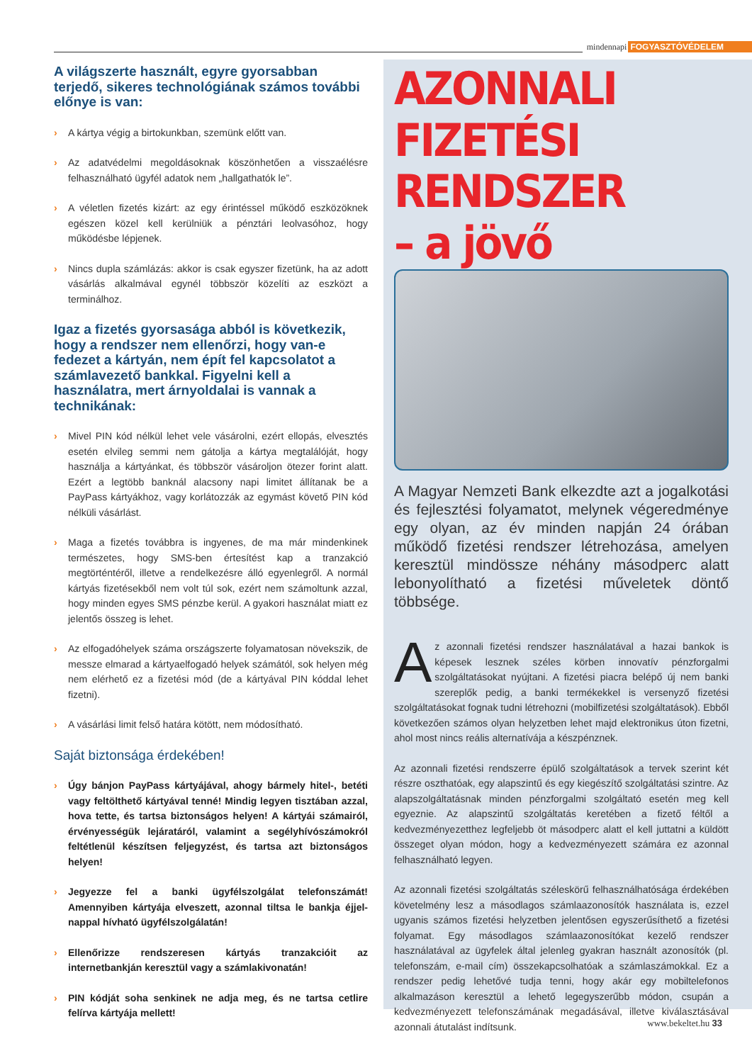mindennapi FOGYASZTÓVÉDELEM
A világszerte használt, egyre gyorsabban terjedő, sikeres technológiának számos további előnye is van:
› A kártya végig a birtokunkban, szemünk előtt van.
› Az adatvédelmi megoldásoknak köszönhetően a visszaélésre felhasználható ügyfél adatok nem „hallgathatók le”.
› A véletlen fizetés kizárt: az egy érintéssel működő eszközöknek egészen közel kell kerülniük a pénztári leolvasóhoz, hogy működésbe lépjenek.
› Nincs dupla számlázás: akkor is csak egyszer fizetünk, ha az adott vásárlás alkalmával egynél többször közelíti az eszközt a terminálhoz.
Igaz a fizetés gyorsasága abból is következik, hogy a rendszer nem ellenőrzi, hogy van-e fedezet a kártyán, nem épít fel kapcsolatot a számlavezető bankkal. Figyelni kell a használatra, mert árnyoldalai is vannak a technikának:
› Mivel PIN kód nélkül lehet vele vásárolni, ezért ellopás, elvesztés esetén elvileg semmi nem gátolja a kártya megtalálóját, hogy használja a kártyánkat, és többször vásároljon ötezer forint alatt. Ezért a legtöbb banknál alacsony napi limitet állítanak be a PayPass kártyákhoz, vagy korlátozzák az egymást követő PIN kód nélküli vásárlást.
› Maga a fizetés továbbra is ingyenes, de ma már mindenkinek természetes, hogy SMS-ben értesítést kap a tranzakció megtörténtéről, illetve a rendelkezésre álló egyenlegről. A normál kártyás fizetésekből nem volt túl sok, ezért nem számoltunk azzal, hogy minden egyes SMS pénzbe kerül. A gyakori használat miatt ez jelentős összeg is lehet.
› Az elfogadóhelyek száma országszerte folyamatosan növekszik, de messze elmarad a kártyaelfogadó helyek számától, sok helyen még nem elérhető ez a fizetési mód (de a kártyával PIN kóddal lehet fizetni).
› A vásárlási limit felső határa kötött, nem módosítható.
Saját biztonsága érdekében!
› Úgy bánjon PayPass kártyájával, ahogy bármely hitel-, betéti vagy feltölthető kártyával tenné! Mindig legyen tisztában azzal, hova tette, és tartsa biztonságos helyen! A kártyái számairól, érvényességük lejáratáról, valamint a segélyhívószámokról feltétlenül készítsen feljegyzést, és tartsa azt biztonságos helyen!
› Jegyezze fel a banki ügyfélszolgálat telefonszámát! Amennyiben kártyája elveszett, azonnal tiltsa le bankja éjjel-nappal hívható ügyfélszolgálatán!
› Ellenőrizze rendszeresen kártyás tranzakcióit az internetbankján keresztül vagy a számlakivonatán!
› PIN kódját soha senkinek ne adja meg, és ne tartsa cetlire felírva kártyája mellett!
AZONNALI
FIZETÉSI RENDSZER
– a jövő
A Magyar Nemzeti Bank elkezdte azt a jogalkotási és fejlesztési folyamatot, melynek végeredménye egy olyan, az év minden napján 24 órában működő fizetési rendszer létrehozása, amelyen keresztül mindössze néhány másodperc alatt lebonyolítható a fizetési műveletek döntő többsége.
Az azonnali fizetési rendszer használatával a hazai bankok is képesek lesznek széles körben innovatív pénzforgalmi szolgáltatásokat nyújtani. A fizetési piacra belépő új nem banki szereplők pedig, a banki termékekkel is versenyző fizetési szolgáltatásokat fognak tudni létrehozni (mobilfizetési szolgáltatások). Ebből következően számos olyan helyzetben lehet majd elektronikus úton fizetni, ahol most nincs reális alternatívája a készpénznek.
Az azonnali fizetési rendszerre épülő szolgáltatások a tervek szerint két részre oszthatóak, egy alapszintű és egy kiegészítő szolgáltatási szintre. Az alapszolgáltatásnak minden pénzforgalmi szolgáltató esetén meg kell egyeznie. Az alapszintű szolgáltatás keretében a fizető féltől a kedvezményezetthez legfeljebb öt másodperc alatt el kell juttatni a küldött összeget olyan módon, hogy a kedvezményezett számára ez azonnal felhasználható legyen.
Az azonnali fizetési szolgáltatás széleskörű felhasználhatósága érdekében követelmény lesz a másodlagos számlaazonosítók használata is, ezzel ugyanis számos fizetési helyzetben jelentősen egyszerűsíthető a fizetési folyamat. Egy másodlagos számlaazonosítókat kezelő rendszer használatával az ügyfelek által jelenleg gyakran használt azonosítók (pl. telefonszám, e-mail cím) összekapcsolhatóak a számlaszámokkal. Ez a rendszer pedig lehetővé tudja tenni, hogy akár egy mobiltelefonos alkalmazáson keresztül a lehető legegyszerűbb módon, csupán a kedvezményezett telefonszámának megadásával, illetve kiválasztásával azonnali átutalást indítsunk.
www.bekeltet.hu 33